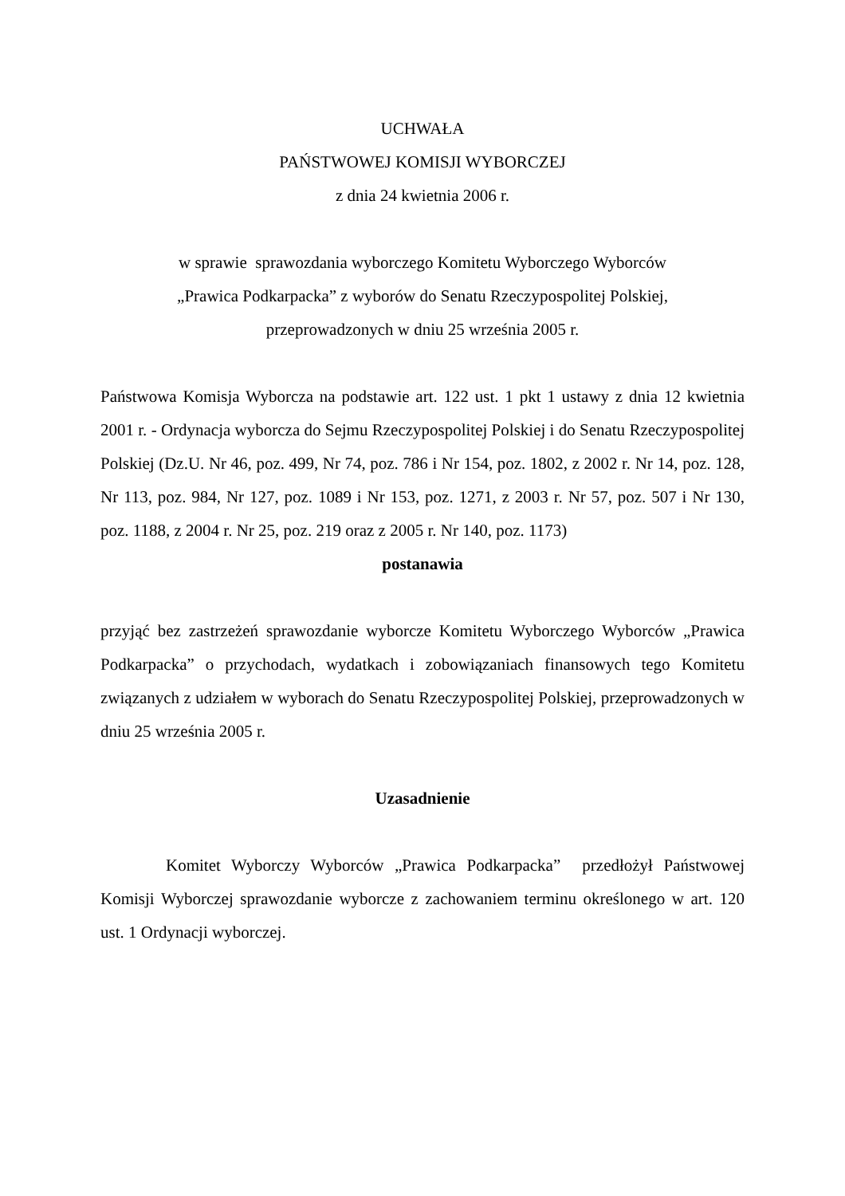UCHWAŁA
PAŃSTWOWEJ KOMISJI WYBORCZEJ
z dnia 24 kwietnia 2006 r.
w sprawie sprawozdania wyborczego Komitetu Wyborczego Wyborców
„Prawica Podkarpacka” z wyborów do Senatu Rzeczypospolitej Polskiej,
przeprowadzonych w dniu 25 września 2005 r.
Państwowa Komisja Wyborcza na podstawie art. 122 ust. 1 pkt 1 ustawy z dnia 12 kwietnia 2001 r. - Ordynacja wyborcza do Sejmu Rzeczypospolitej Polskiej i do Senatu Rzeczypospolitej Polskiej (Dz.U. Nr 46, poz. 499, Nr 74, poz. 786 i Nr 154, poz. 1802, z 2002 r. Nr 14, poz. 128, Nr 113, poz. 984, Nr 127, poz. 1089 i Nr 153, poz. 1271, z 2003 r. Nr 57, poz. 507 i Nr 130, poz. 1188, z 2004 r. Nr 25, poz. 219 oraz z 2005 r. Nr 140, poz. 1173)
postanawia
przyjąć bez zastrzeżeń sprawozdanie wyborcze Komitetu Wyborczego Wyborców „Prawica Podkarpacka” o przychodach, wydatkach i zobowiązaniach finansowych tego Komitetu związanych z udziałem w wyborach do Senatu Rzeczypospolitej Polskiej, przeprowadzonych w dniu 25 września 2005 r.
Uzasadnienie
Komitet Wyborczy Wyborców „Prawica Podkarpacka” przedłożył Państwowej Komisji Wyborczej sprawozdanie wyborcze z zachowaniem terminu określonego w art. 120 ust. 1 Ordynacji wyborczej.